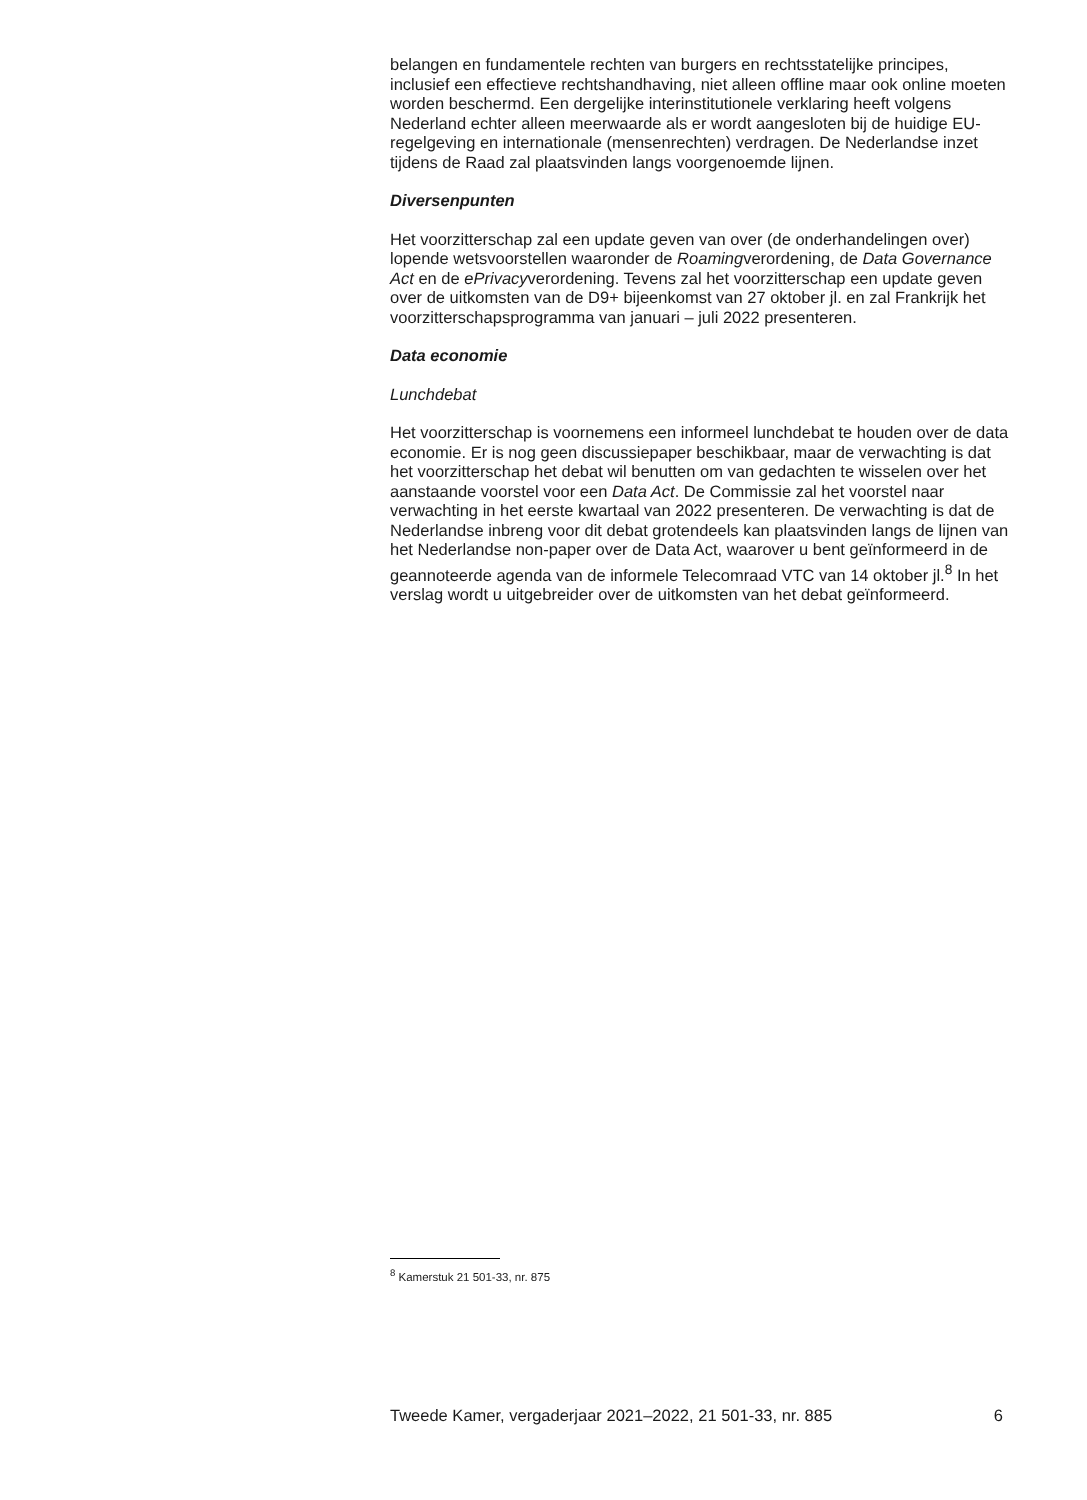belangen en fundamentele rechten van burgers en rechtsstatelijke principes, inclusief een effectieve rechtshandhaving, niet alleen offline maar ook online moeten worden beschermd. Een dergelijke interinstitutionele verklaring heeft volgens Nederland echter alleen meerwaarde als er wordt aangesloten bij de huidige EU-regelgeving en internationale (mensenrechten) verdragen. De Nederlandse inzet tijdens de Raad zal plaatsvinden langs voorgenoemde lijnen.
Diversenpunten
Het voorzitterschap zal een update geven van over (de onderhandelingen over) lopende wetsvoorstellen waaronder de Roamingverordening, de Data Governance Act en de ePrivacyverordening. Tevens zal het voorzitterschap een update geven over de uitkomsten van de D9+ bijeenkomst van 27 oktober jl. en zal Frankrijk het voorzitterschapsprogramma van januari – juli 2022 presenteren.
Data economie
Lunchdebat
Het voorzitterschap is voornemens een informeel lunchdebat te houden over de data economie. Er is nog geen discussiepaper beschikbaar, maar de verwachting is dat het voorzitterschap het debat wil benutten om van gedachten te wisselen over het aanstaande voorstel voor een Data Act. De Commissie zal het voorstel naar verwachting in het eerste kwartaal van 2022 presenteren. De verwachting is dat de Nederlandse inbreng voor dit debat grotendeels kan plaatsvinden langs de lijnen van het Nederlandse non-paper over de Data Act, waarover u bent geïnformeerd in de geannoteerde agenda van de informele Telecomraad VTC van 14 oktober jl.<sup>8</sup> In het verslag wordt u uitgebreider over de uitkomsten van het debat geïnformeerd.
<sup>8</sup> Kamerstuk 21 501-33, nr. 875
Tweede Kamer, vergaderjaar 2021–2022, 21 501-33, nr. 885 6